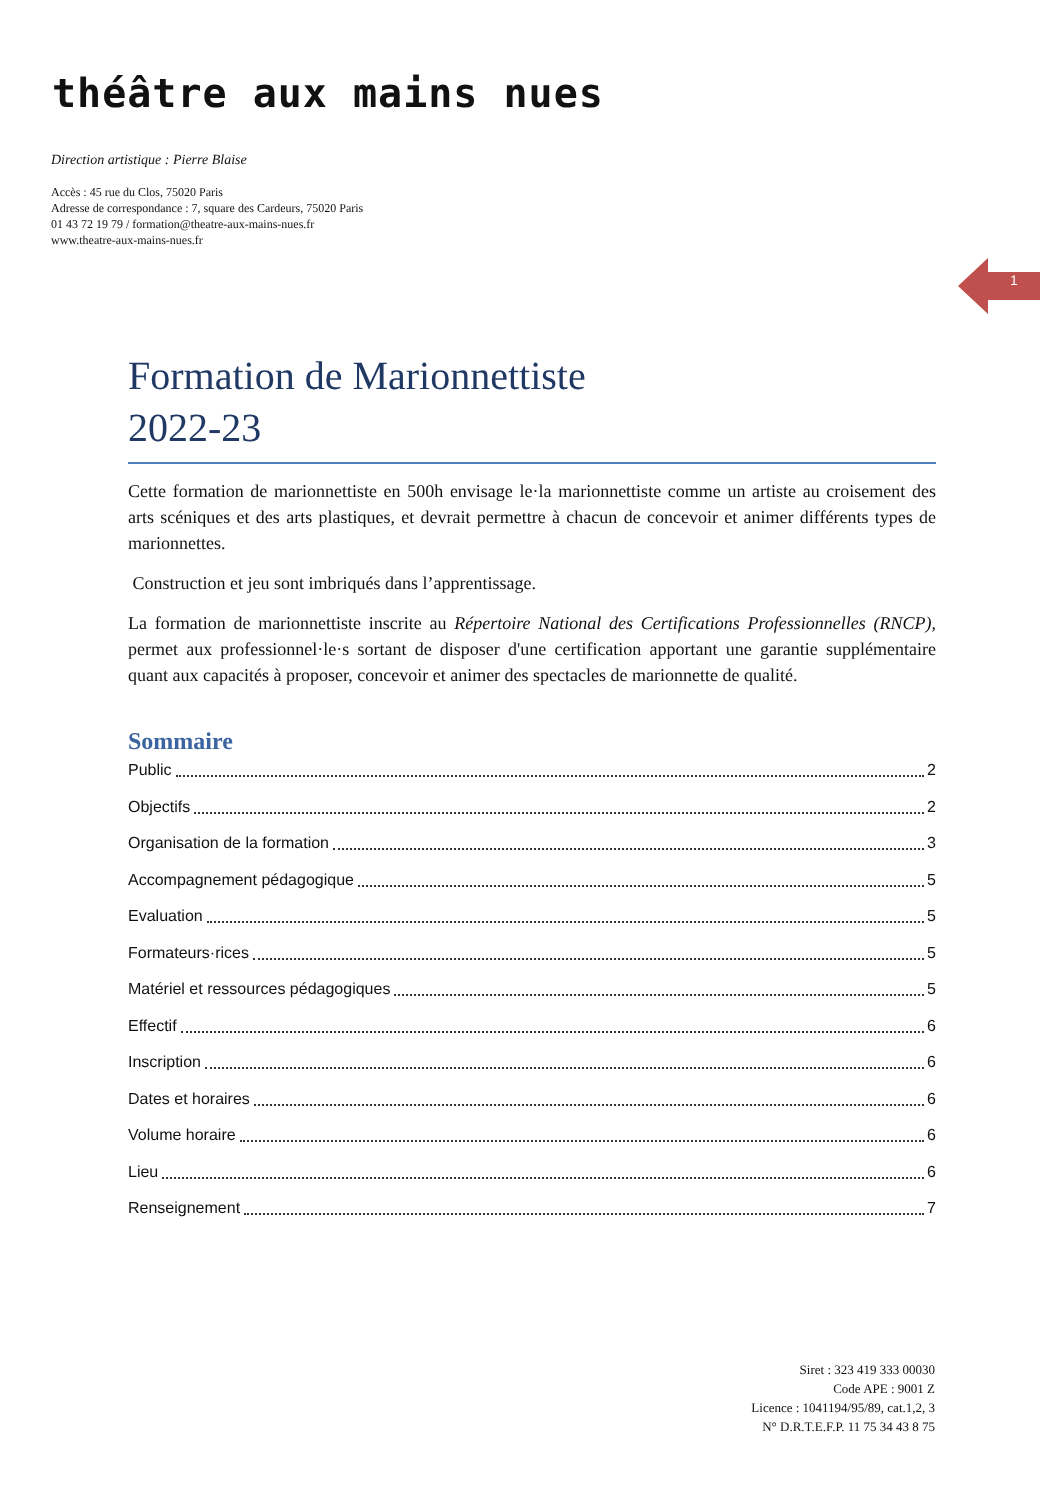théâtre aux mains nues
Direction artistique : Pierre Blaise
Accès : 45 rue du Clos, 75020 Paris
Adresse de correspondance : 7, square des Cardeurs, 75020 Paris
01 43 72 19 79 / formation@theatre-aux-mains-nues.fr
www.theatre-aux-mains-nues.fr
1
Formation de Marionnettiste
2022-23
Cette formation de marionnettiste en 500h envisage le·la marionnettiste comme un artiste au croisement des arts scéniques et des arts plastiques, et devrait permettre à chacun de concevoir et animer différents types de marionnettes.
Construction et jeu sont imbriqués dans l’apprentissage.
La formation de marionnettiste inscrite au Répertoire National des Certifications Professionnelles (RNCP), permet aux professionnel·le·s sortant de disposer d'une certification apportant une garantie supplémentaire quant aux capacités à proposer, concevoir et animer des spectacles de marionnette de qualité.
Sommaire
Public 2
Objectifs 2
Organisation de la formation 3
Accompagnement pédagogique 5
Evaluation 5
Formateurs·rices 5
Matériel et ressources pédagogiques 5
Effectif 6
Inscription 6
Dates et horaires 6
Volume horaire 6
Lieu 6
Renseignement 7
Siret : 323 419 333 00030
Code APE : 9001 Z
Licence : 1041194/95/89, cat.1,2, 3
N° D.R.T.E.F.P. 11 75 34 43 8 75